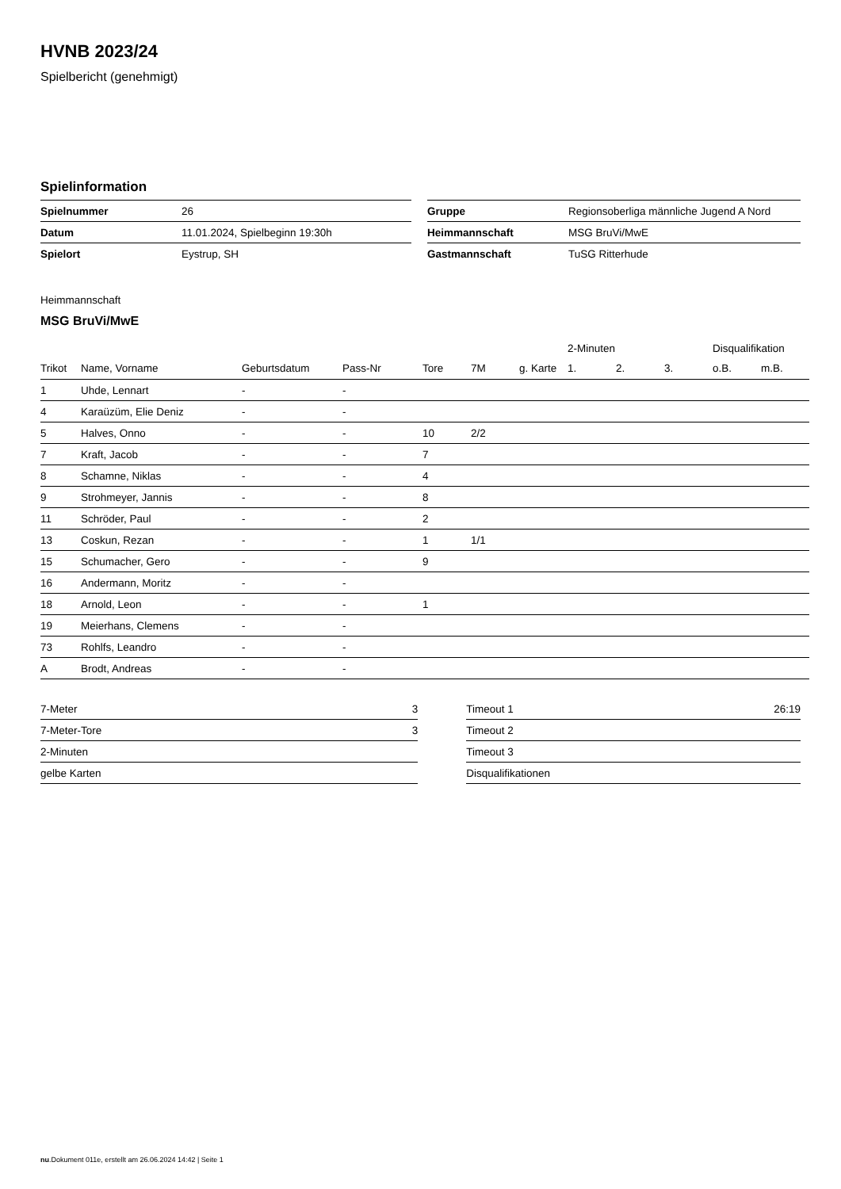HVNB 2023/24
Spielbericht (genehmigt)
Spielinformation
| Spielnummer | 26 |
| Datum | 11.01.2024, Spielbeginn 19:30h |
| Spielort | Eystrup, SH |
| Gruppe | Regionsoberliga männliche Jugend A Nord |
| Heimmannschaft | MSG BruVi/MwE |
| Gastmannschaft | TuSG Ritterhude |
Heimmannschaft
MSG BruVi/MwE
| | | | | | | | 2-Minuten | | | Disqualifikation | |
| --- | --- | --- | --- | --- | --- | --- | --- | --- | --- | --- | --- |
| Trikot | Name, Vorname | Geburtsdatum | Pass-Nr | Tore | 7M | g. Karte | 1. | 2. | 3. | o.B. | m.B. |
| 1 | Uhde, Lennart | - | - | | | | | | | | |
| 4 | Karaüzüm, Elie Deniz | - | - | | | | | | | | |
| 5 | Halves, Onno | - | - | 10 | 2/2 | | | | | | |
| 7 | Kraft, Jacob | - | - | 7 | | | | | | | |
| 8 | Schamne, Niklas | - | - | 4 | | | | | | | |
| 9 | Strohmeyer, Jannis | - | - | 8 | | | | | | | |
| 11 | Schröder, Paul | - | - | 2 | | | | | | | |
| 13 | Coskun, Rezan | - | - | 1 | 1/1 | | | | | | |
| 15 | Schumacher, Gero | - | - | 9 | | | | | | | |
| 16 | Andermann, Moritz | - | - | | | | | | | | |
| 18 | Arnold, Leon | - | - | 1 | | | | | | | |
| 19 | Meierhans, Clemens | - | - | | | | | | | | |
| 73 | Rohlfs, Leandro | - | - | | | | | | | | |
| A | Brodt, Andreas | - | - | | | | | | | | |
| 7-Meter | 3 |
| 7-Meter-Tore | 3 |
| 2-Minuten | |
| gelbe Karten | |
| Timeout 1 | 26:19 |
| Timeout 2 | |
| Timeout 3 | |
| Disqualifikationen | |
nu.Dokument 011e, erstellt am 26.06.2024 14:42 | Seite 1